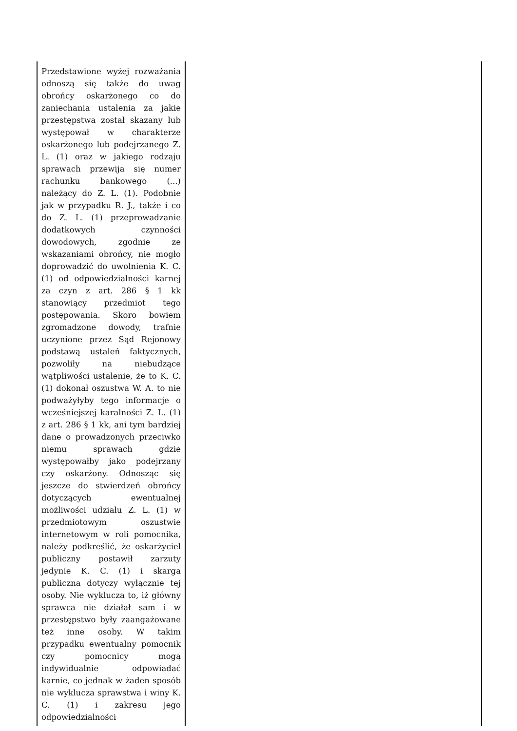| Przedstawione wyżej rozważania odnoszą się także do uwag obrońcy oskarżonego co do zaniechania ustalenia za jakie przestępstwa został skazany lub występował w charakterze oskarżonego lub podejrzanego Z. L. (1) oraz w jakiego rodzaju sprawach przewija się numer rachunku bankowego (...) należący do Z. L. (1). Podobnie jak w przypadku R. J., także i co do Z. L. (1) przeprowadzanie dodatkowych czynności dowodowych, zgodnie ze wskazaniami obrońcy, nie mogło doprowadzić do uwolnienia K. C. (1) od odpowiedzialności karnej za czyn z art. 286 § 1 kk stanowiący przedmiot tego postępowania. Skoro bowiem zgromadzone dowody, trafnie uczynione przez Sąd Rejonowy podstawą ustaleń faktycznych, pozwoliły na niebudzące wątpliwości ustalenie, że to K. C. (1) dokonał oszustwa W. A. to nie podważyłyby tego informacje o wcześniejszej karalności Z. L. (1) z art. 286 § 1 kk, ani tym bardziej dane o prowadzonych przeciwko niemu sprawach gdzie występowałby jako podejrzany czy oskarżony. Odnosząc się jeszcze do stwierdzeń obrońcy dotyczących ewentualnej możliwości udziału Z. L. (1) w przedmiotowym oszustwie internetowym w roli pomocnika, należy podkreślić, że oskarżyciel publiczny postawił zarzuty jedynie K. C. (1) i skarga publiczna dotyczy wyłącznie tej osoby. Nie wyklucza to, iż główny sprawca nie działał sam i w przestępstwo były zaangażowane też inne osoby. W takim przypadku ewentualny pomocnik czy pomocnicy mogą indywidualnie odpowiadać karnie, co jednak w żaden sposób nie wyklucza sprawstwa i winy K. C. (1) i zakresu jego odpowiedzialności | |